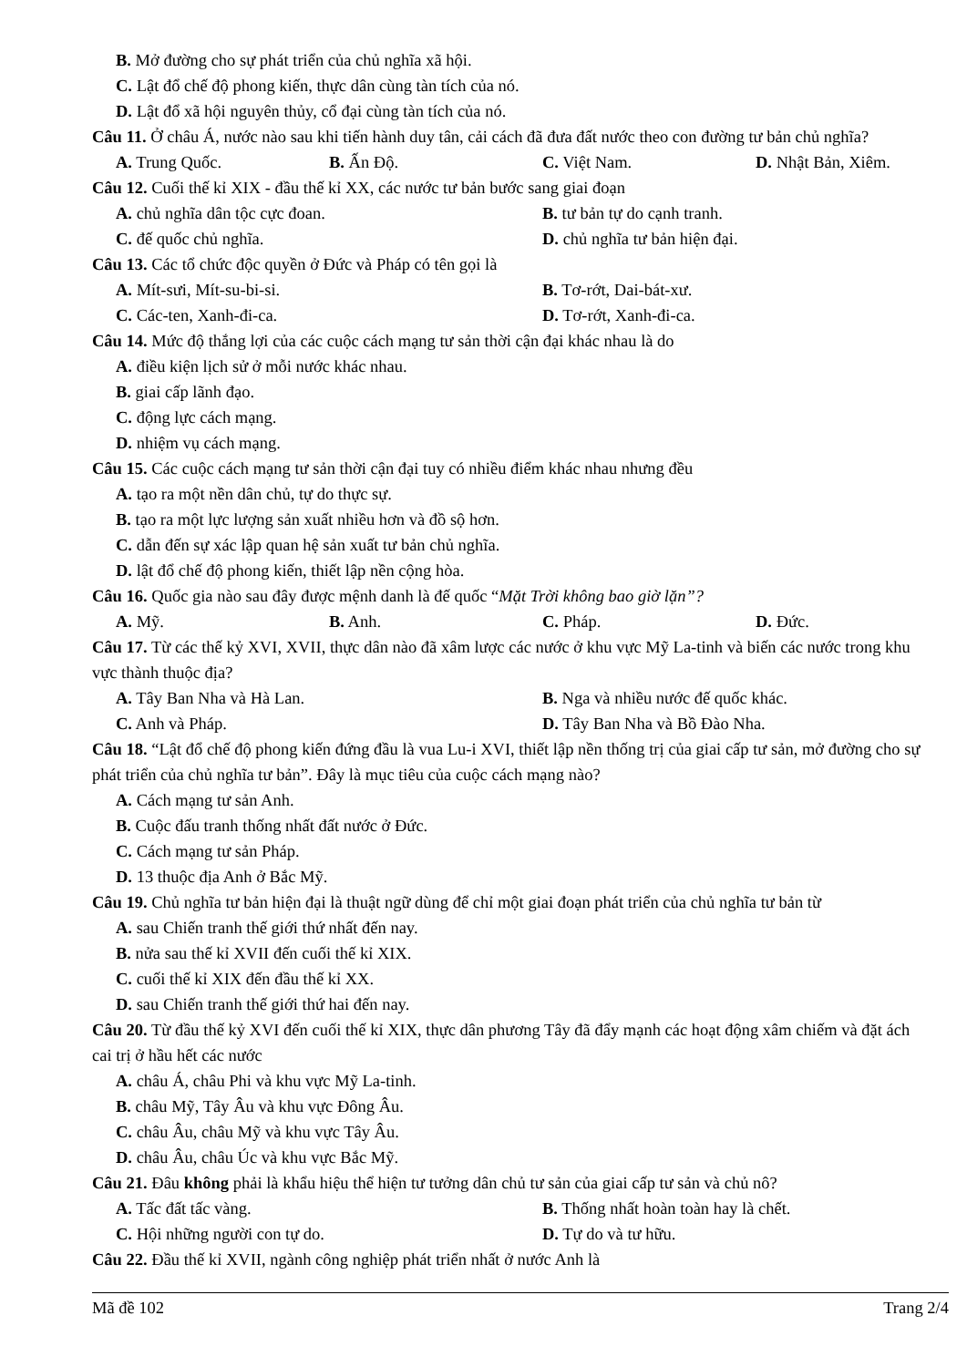B. Mở đường cho sự phát triển của chủ nghĩa xã hội.
C. Lật đổ chế độ phong kiến, thực dân cùng tàn tích của nó.
D. Lật đổ xã hội nguyên thủy, cổ đại cùng tàn tích của nó.
Câu 11. Ở châu Á, nước nào sau khi tiến hành duy tân, cải cách đã đưa đất nước theo con đường tư bản chủ nghĩa?
A. Trung Quốc. B. Ấn Độ. C. Việt Nam. D. Nhật Bản, Xiêm.
Câu 12. Cuối thế kỉ XIX - đầu thế kỉ XX, các nước tư bản bước sang giai đoạn
A. chủ nghĩa dân tộc cực đoan. B. tư bản tự do cạnh tranh. C. đế quốc chủ nghĩa. D. chủ nghĩa tư bản hiện đại.
Câu 13. Các tổ chức độc quyền ở Đức và Pháp có tên gọi là
A. Mít-sưi, Mít-su-bi-si. B. Tơ-rớt, Dai-bát-xư. C. Các-ten, Xanh-đi-ca. D. Tơ-rớt, Xanh-đi-ca.
Câu 14. Mức độ thắng lợi của các cuộc cách mạng tư sản thời cận đại khác nhau là do
A. điều kiện lịch sử ở mỗi nước khác nhau.
B. giai cấp lãnh đạo.
C. động lực cách mạng.
D. nhiệm vụ cách mạng.
Câu 15. Các cuộc cách mạng tư sản thời cận đại tuy có nhiều điểm khác nhau nhưng đều
A. tạo ra một nền dân chủ, tự do thực sự.
B. tạo ra một lực lượng sản xuất nhiều hơn và đồ sộ hơn.
C. dẫn đến sự xác lập quan hệ sản xuất tư bản chủ nghĩa.
D. lật đổ chế độ phong kiến, thiết lập nền cộng hòa.
Câu 16. Quốc gia nào sau đây được mệnh danh là đế quốc “Mặt Trời không bao giờ lặn”?
A. Mỹ. B. Anh. C. Pháp. D. Đức.
Câu 17. Từ các thế kỷ XVI, XVII, thực dân nào đã xâm lược các nước ở khu vực Mỹ La-tinh và biến các nước trong khu vực thành thuộc địa?
A. Tây Ban Nha và Hà Lan. B. Nga và nhiều nước đế quốc khác. C. Anh và Pháp. D. Tây Ban Nha và Bồ Đào Nha.
Câu 18. “Lật đổ chế độ phong kiến đứng đầu là vua Lu-i XVI, thiết lập nền thống trị của giai cấp tư sản, mở đường cho sự phát triển của chủ nghĩa tư bản”. Đây là mục tiêu của cuộc cách mạng nào?
A. Cách mạng tư sản Anh.
B. Cuộc đấu tranh thống nhất đất nước ở Đức.
C. Cách mạng tư sản Pháp.
D. 13 thuộc địa Anh ở Bắc Mỹ.
Câu 19. Chủ nghĩa tư bản hiện đại là thuật ngữ dùng để chỉ một giai đoạn phát triển của chủ nghĩa tư bản từ
A. sau Chiến tranh thế giới thứ nhất đến nay.
B. nửa sau thế kỉ XVII đến cuối thế kỉ XIX.
C. cuối thế kỉ XIX đến đầu thế kỉ XX.
D. sau Chiến tranh thế giới thứ hai đến nay.
Câu 20. Từ đầu thế kỷ XVI đến cuối thế kỉ XIX, thực dân phương Tây đã đẩy mạnh các hoạt động xâm chiếm và đặt ách cai trị ở hầu hết các nước
A. châu Á, châu Phi và khu vực Mỹ La-tinh.
B. châu Mỹ, Tây Âu và khu vực Đông Âu.
C. châu Âu, châu Mỹ và khu vực Tây Âu.
D. châu Âu, châu Úc và khu vực Bắc Mỹ.
Câu 21. Đâu không phải là khẩu hiệu thể hiện tư tưởng dân chủ tư sản của giai cấp tư sản và chủ nô?
A. Tấc đất tấc vàng. B. Thống nhất hoàn toàn hay là chết. C. Hội những người con tự do. D. Tự do và tư hữu.
Câu 22. Đầu thế kỉ XVII, ngành công nghiệp phát triển nhất ở nước Anh là
Mã đề 102 Trang 2/4